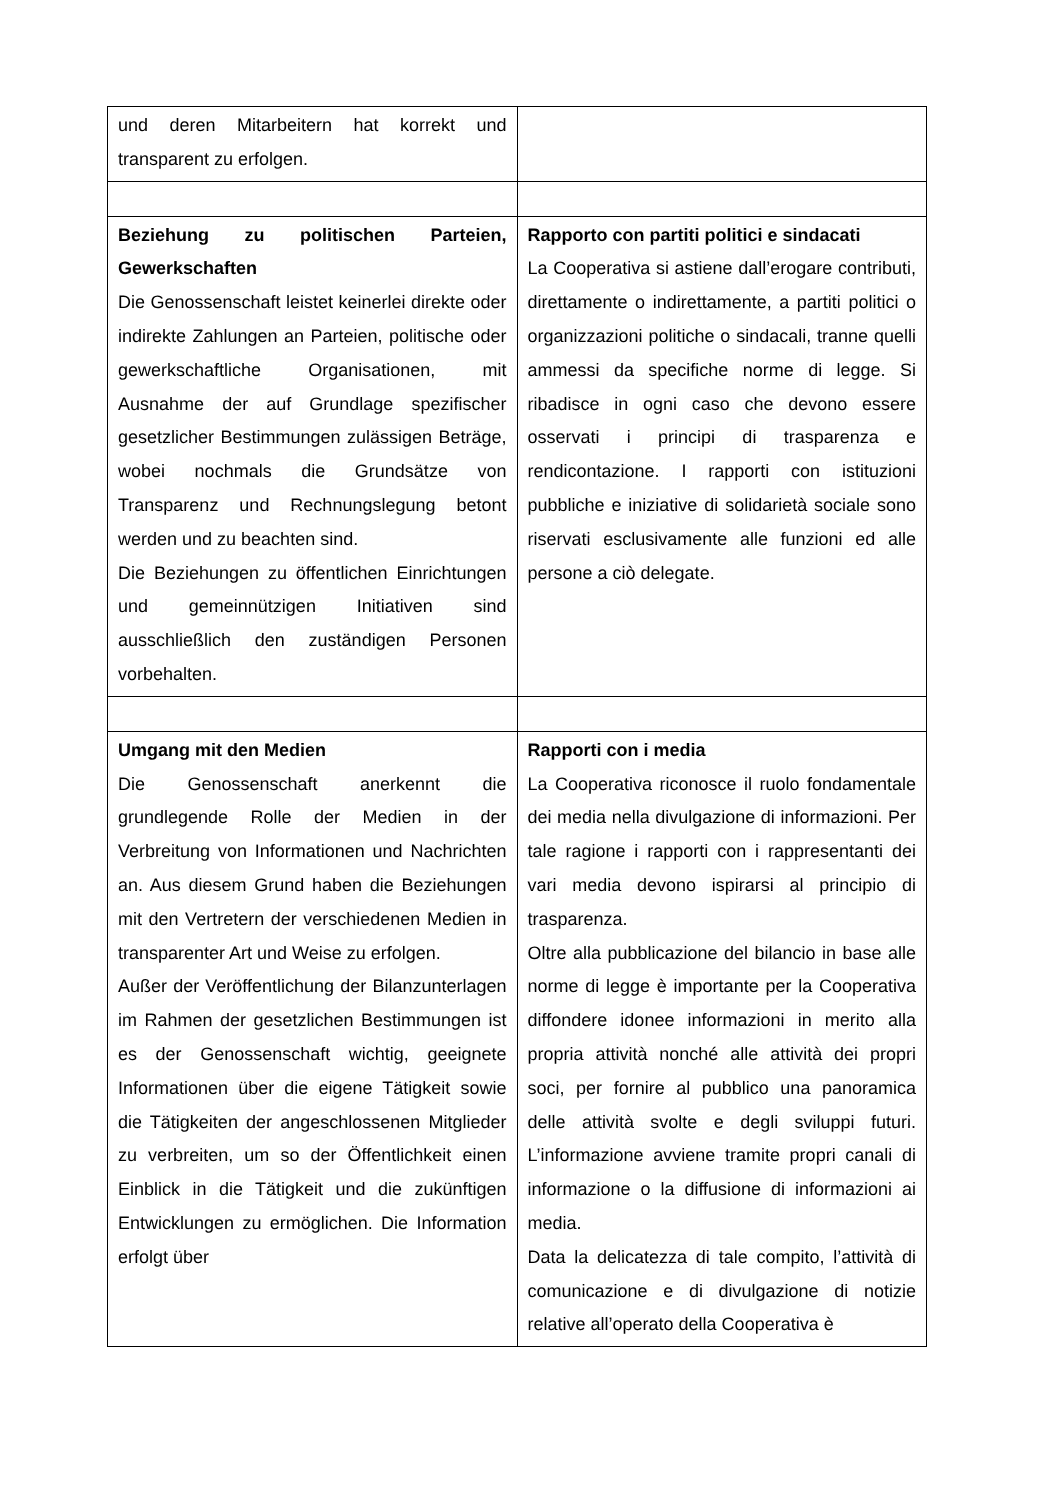| und deren Mitarbeitern hat korrekt und transparent zu erfolgen. | |
| Beziehung zu politischen Parteien, Gewerkschaften Die Genossenschaft leistet keinerlei direkte oder indirekte Zahlungen an Parteien, politische oder gewerkschaftliche Organisationen, mit Ausnahme der auf Grundlage spezifischer gesetzlicher Bestimmungen zulässigen Beträge, wobei nochmals die Grundsätze von Transparenz und Rechnungslegung betont werden und zu beachten sind. Die Beziehungen zu öffentlichen Einrichtungen und gemeinnützigen Initiativen sind ausschließlich den zuständigen Personen vorbehalten. | Rapporto con partiti politici e sindacati La Cooperativa si astiene dall’erogare contributi, direttamente o indirettamente, a partiti politici o organizzazioni politiche o sindacali, tranne quelli ammessi da specifiche norme di legge. Si ribadisce in ogni caso che devono essere osservati i principi di trasparenza e rendicontazione. I rapporti con istituzioni pubbliche e iniziative di solidarietà sociale sono riservati esclusivamente alle funzioni ed alle persone a ciò delegate. |
| Umgang mit den Medien Die Genossenschaft anerkennt die grundlegende Rolle der Medien in der Verbreitung von Informationen und Nachrichten an. Aus diesem Grund haben die Beziehungen mit den Vertretern der verschiedenen Medien in transparenter Art und Weise zu erfolgen. Außer der Veröffentlichung der Bilanzunterlagen im Rahmen der gesetzlichen Bestimmungen ist es der Genossenschaft wichtig, geeignete Informationen über die eigene Tätigkeit sowie die Tätigkeiten der angeschlossenen Mitglieder zu verbreiten, um so der Öffentlichkeit einen Einblick in die Tätigkeit und die zukünftigen Entwicklungen zu ermöglichen. Die Information erfolgt über | Rapporti con i media La Cooperativa riconosce il ruolo fondamentale dei media nella divulgazione di informazioni. Per tale ragione i rapporti con i rappresentanti dei vari media devono ispirarsi al principio di trasparenza. Oltre alla pubblicazione del bilancio in base alle norme di legge è importante per la Cooperativa diffondere idonee informazioni in merito alla propria attività nonché alle attività dei propri soci, per fornire al pubblico una panoramica delle attività svolte e degli sviluppi futuri. L’informazione avviene tramite propri canali di informazione o la diffusione di informazioni ai media. Data la delicatezza di tale compito, l’attività di comunicazione e di divulgazione di notizie relative all’operato della Cooperativa è |